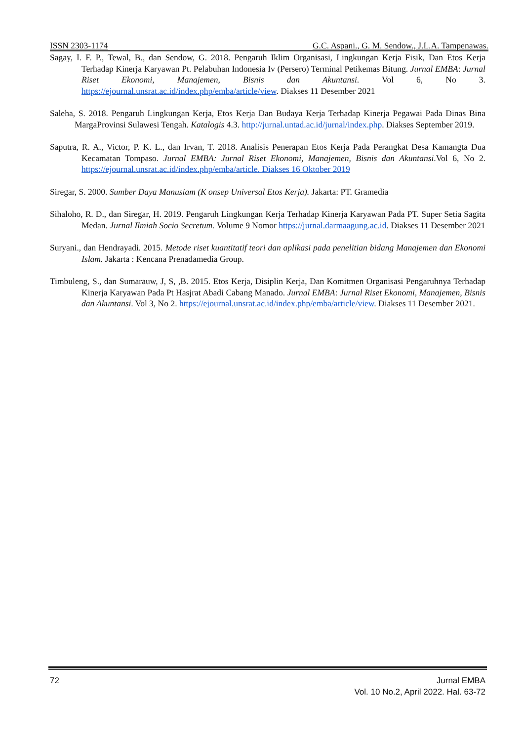ISSN 2303-1174 G.C. Aspani., G. M. Sendow., J.L.A. Tampenawas.
Sagay, I. F. P., Tewal, B., dan Sendow, G. 2018. Pengaruh Iklim Organisasi, Lingkungan Kerja Fisik, Dan Etos Kerja Terhadap Kinerja Karyawan Pt. Pelabuhan Indonesia Iv (Persero) Terminal Petikemas Bitung. Jurnal EMBA: Jurnal Riset Ekonomi, Manajemen, Bisnis dan Akuntansi. Vol 6, No 3. https://ejournal.unsrat.ac.id/index.php/emba/article/view. Diakses 11 Desember 2021
Saleha, S. 2018. Pengaruh Lingkungan Kerja, Etos Kerja Dan Budaya Kerja Terhadap Kinerja Pegawai Pada Dinas Bina MargaProvinsi Sulawesi Tengah. Katalogis 4.3. http://jurnal.untad.ac.id/jurnal/index.php. Diakses September 2019.
Saputra, R. A., Victor, P. K. L., dan Irvan, T. 2018. Analisis Penerapan Etos Kerja Pada Perangkat Desa Kamangta Dua Kecamatan Tompaso. Jurnal EMBA: Jurnal Riset Ekonomi, Manajemen, Bisnis dan Akuntansi.Vol 6, No 2. https://ejournal.unsrat.ac.id/index.php/emba/article. Diakses 16 Oktober 2019
Siregar, S. 2000. Sumber Daya Manusiam (K onsep Universal Etos Kerja). Jakarta: PT. Gramedia
Sihaloho, R. D., dan Siregar, H. 2019. Pengaruh Lingkungan Kerja Terhadap Kinerja Karyawan Pada PT. Super Setia Sagita Medan. Jurnal Ilmiah Socio Secretum. Volume 9 Nomor https://jurnal.darmaagung.ac.id. Diakses 11 Desember 2021
Suryani., dan Hendrayadi. 2015. Metode riset kuantitatif teori dan aplikasi pada penelitian bidang Manajemen dan Ekonomi Islam. Jakarta : Kencana Prenadamedia Group.
Timbuleng, S., dan Sumarauw, J, S, ,B. 2015. Etos Kerja, Disiplin Kerja, Dan Komitmen Organisasi Pengaruhnya Terhadap Kinerja Karyawan Pada Pt Hasjrat Abadi Cabang Manado. Jurnal EMBA: Jurnal Riset Ekonomi, Manajemen, Bisnis dan Akuntansi. Vol 3, No 2. https://ejournal.unsrat.ac.id/index.php/emba/article/view. Diakses 11 Desember 2021.
72 Jurnal EMBA
Vol. 10 No.2, April 2022. Hal. 63-72